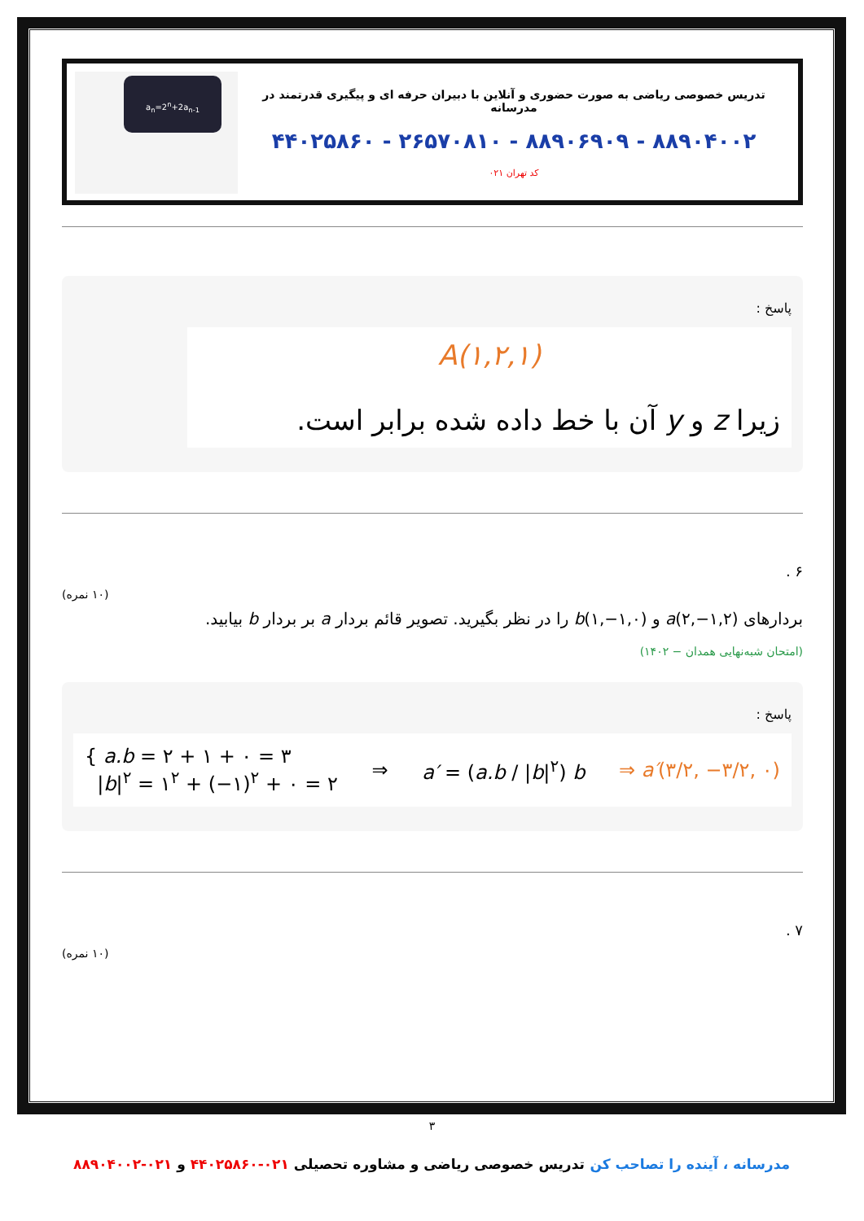تدریس خصوصی ریاضی به صورت حضوری و آنلاین با دبیران حرفه ای و پیگیری قدرتمند در مدرسانه
۸۸۹۰۴۰۰۲ - ۸۸۹۰۶۹۰۹ - ۲۶۵۷۰۸۱۰ - ۴۴۰۲۵۸۶۰
کد تهران ۰۲۱
a<sub>n</sub>=2<sup>n</sup>+2a<sub>n-1</sub>
پاسخ :
A(۱,۲,۱)
زیرا z و y آن با خط داده شده برابر است.
۶ .
(۱۰ نمره)
بردارهای a(۲,−۱,۲) و b(۱,−۱,۰) را در نظر بگیرید. تصویر قائم بردار a بر بردار b بیابید.
(امتحان شبه‌نهایی همدان − ۱۴۰۲)
پاسخ :
{ a.b = ۲ + ۱ + ۰ = ۳
|b|<sup>۲</sup> = ۱<sup>۲</sup> + (−۱)<sup>۲</sup> + ۰ = ۲
⇒ a′ = (a.b / |b|<sup>۲</sup>) b ⇒ a′(۳/۲, −۳/۲, ۰)
۷ .
(۱۰ نمره)
۳
مدرسانه ، آینده را تصاحب کن تدریس خصوصی ریاضی و مشاوره تحصیلی ۰۲۱-۴۴۰۲۵۸۶۰ و ۰۲۱-۸۸۹۰۴۰۰۲